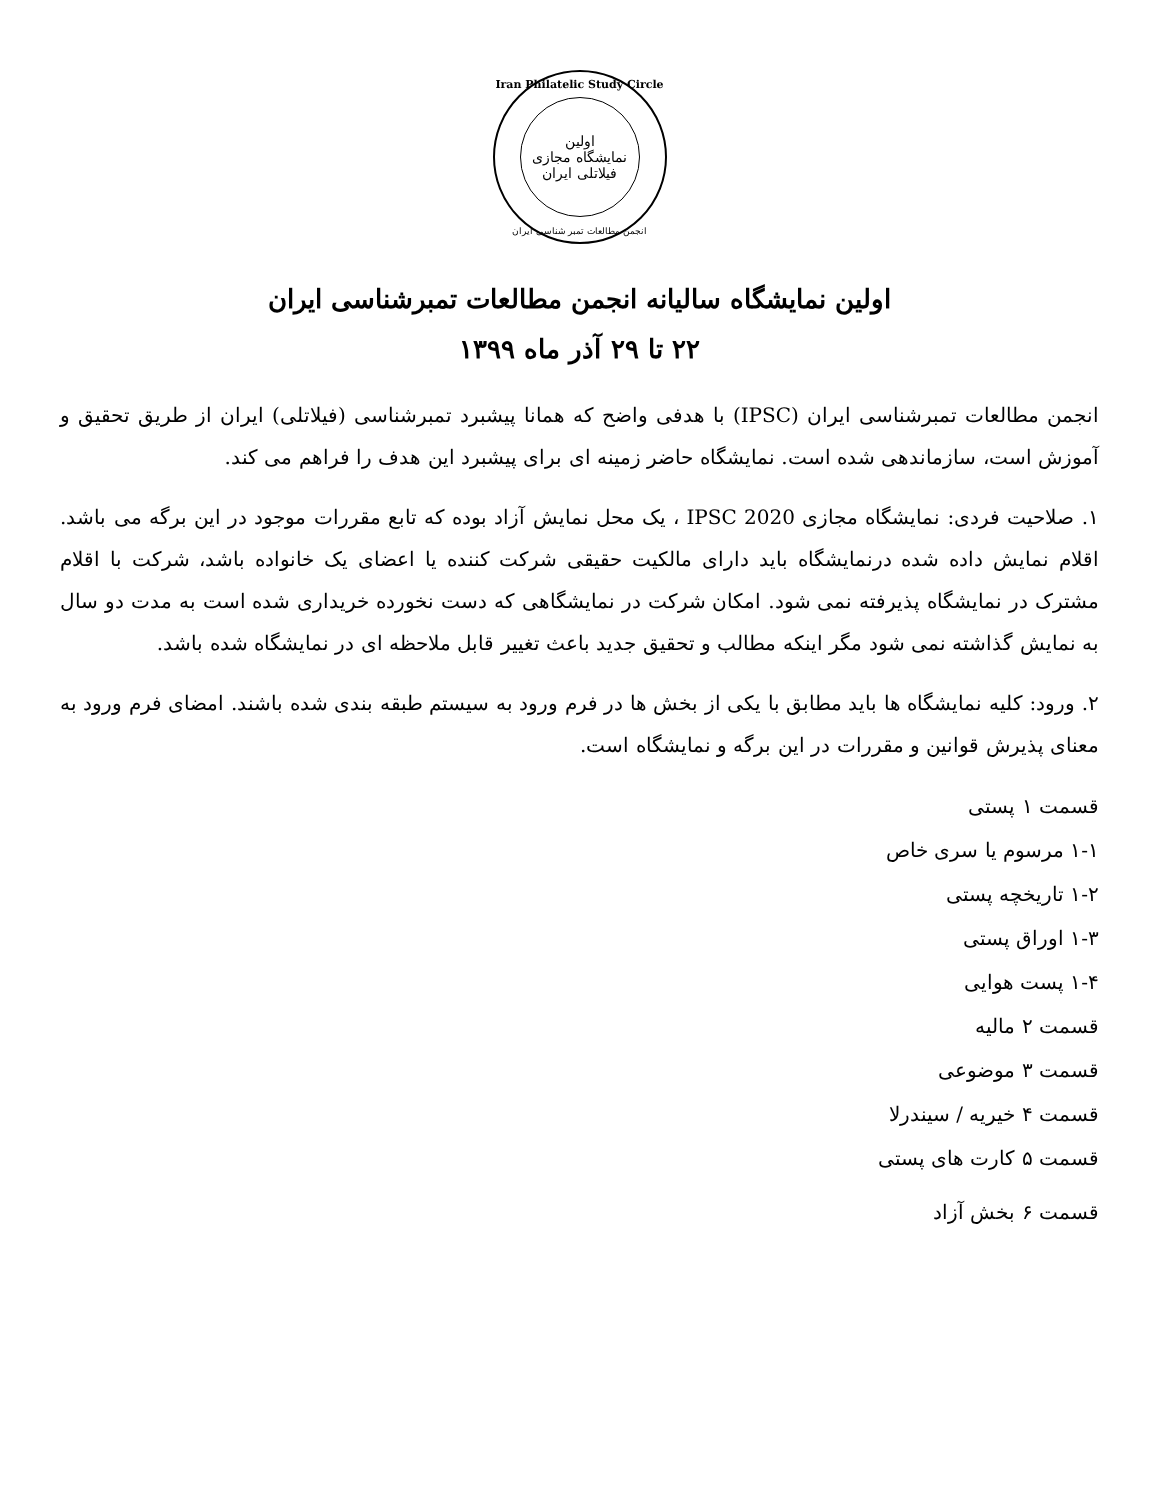Iran Philatelic Study Circle
اولین
نمایشگاه مجازی
فیلاتلی ایران
انجمن مطالعات تمبر شناسی ایران
اولین نمایشگاه سالیانه انجمن مطالعات تمبرشناسی ایران
۲۲ تا ۲۹ آذر ماه ۱۳۹۹
انجمن مطالعات تمبرشناسی ایران (IPSC) با هدفی واضح که همانا پیشبرد تمبرشناسی (فیلاتلی) ایران از طریق تحقیق و آموزش است، سازماندهی شده است. نمایشگاه حاضر زمینه ای برای پیشبرد این هدف را فراهم می کند.
۱. صلاحیت فردی: نمایشگاه مجازی IPSC 2020 ، یک محل نمایش آزاد بوده که تابع مقررات موجود در این برگه می باشد. اقلام نمایش داده شده درنمایشگاه باید دارای مالکیت حقیقی شرکت کننده یا اعضای یک خانواده باشد، شرکت با اقلام مشترک در نمایشگاه پذیرفته نمی شود. امکان شرکت در نمایشگاهی که دست نخورده خریداری شده است به مدت دو سال به نمایش گذاشته نمی شود مگر اینکه مطالب و تحقیق جدید باعث تغییر قابل ملاحظه ای در نمایشگاه شده باشد.
۲. ورود: کلیه نمایشگاه ها باید مطابق با یکی از بخش ها در فرم ورود به سیستم طبقه بندی شده باشند. امضای فرم ورود به معنای پذیرش قوانین و مقررات در این برگه و نمایشگاه است.
قسمت ۱ پستی
۱-۱ مرسوم یا سری خاص
۱-۲ تاریخچه پستی
۱-۳ اوراق پستی
۱-۴ پست هوایی
قسمت ۲ مالیه
قسمت ۳ موضوعی
قسمت ۴ خیریه / سیندرلا
قسمت ۵ کارت های پستی
قسمت ۶ بخش آزاد